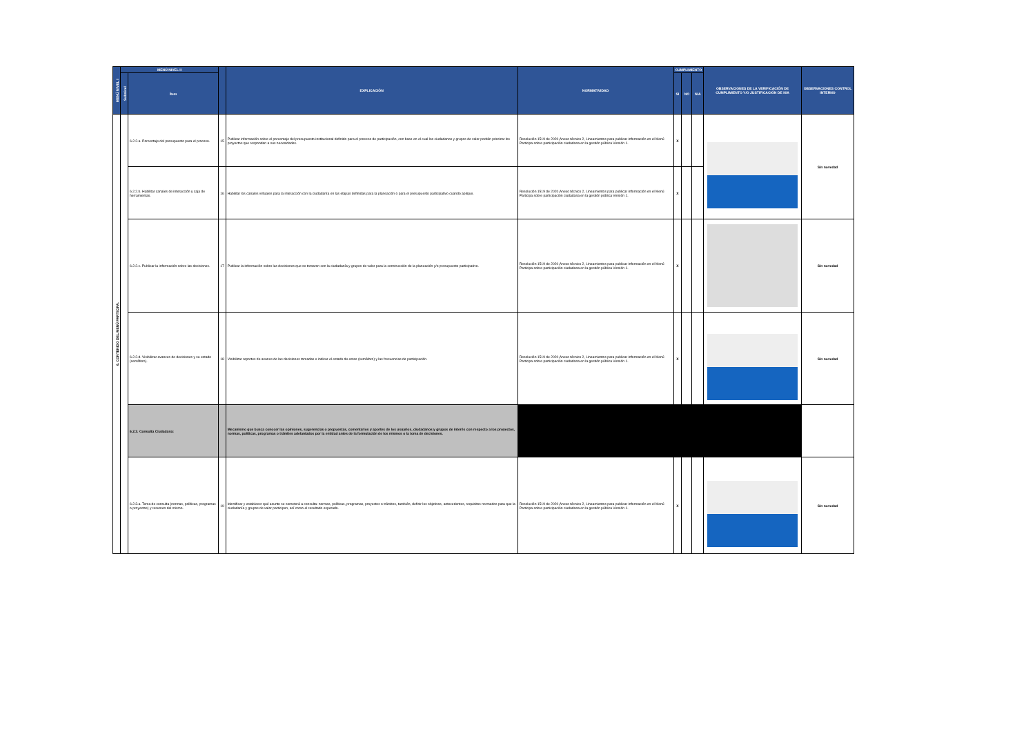| MENÚ NIVEL I | MENÚ NIVEL II | | | EXPLICACIÓN | NORMATIVIDAD | CUMPLIMIENTO | | | OBSERVACIONES DE LA VERIFICACIÓN DE CUMPLIMIENTO Y/O JUSTIFICACIÓN DE N/A | OBSERVACIONES CONTROL INTERNO |
| --- | --- | --- | --- | --- | --- | --- | --- | --- | --- | --- |
| | Subnivel | Ítem | | | | SI | NO | N/A | | |
| 6. CONTENIDO DEL MENÚ PARTICIPA. | | 6.2.2.a. Porcentaje del presupuesto para el proceso. | 15 | Publicar información sobre el porcentaje del presupuesto institucional definido para el proceso de participación, con base en el cual los ciudadanos y grupos de valor podrán priorizar los proyectos que respondan a sus necesidades. | Resolución 1519 de 2020,Anexo técnico 2, Lineamientos para publicar información en el Menú Participa sobre participación ciudadana en la gestión pública Versión 1. | X | | | | Sin novedad |
| | | 6.2.2.b. Habilitar canales de interacción y caja de herramientas. | 16 | Habilitar los canales virtuales para la interacción con la ciudadanía en las etapas definidas para la planeación o para el presupuesto participativo cuando aplique. | Resolución 1519 de 2020,Anexo técnico 2, Lineamientos para publicar información en el Menú Participa sobre participación ciudadana en la gestión pública Versión 1. | X | | | | |
| | | 6.2.2.c. Publicar la información sobre las decisiones. | 17 | Publicar la información sobre las decisiones que se tomaron con la ciudadanía y grupos de valor para la construcción de la planeación y/o presupuesto participativo. | Resolución 1519 de 2020,Anexo técnico 2, Lineamientos para publicar información en el Menú Participa sobre participación ciudadana en la gestión pública Versión 1. | X | | | | Sin novedad |
| | | 6.2.2.d. Visibilizar avances de decisiones y su estado (semáforo). | 18 | Visibilizar reportes de avance de las decisiones tomadas e indicar el estado de estas (semáforo) y las frecuencias de participación. | Resolución 1519 de 2020,Anexo técnico 2, Lineamientos para publicar información en el Menú Participa sobre participación ciudadana en la gestión pública Versión 1. | X | | | | Sin novedad |
| | | 6.2.3. Consulta Ciudadana: | | Mecanismo que busca conocer las opiniones, sugerencias o propuestas, comentarios y aportes de los usuarios, ciudadanos y grupos de interés con respecto a los proyectos, normas, políticas, programas o trámites adelantados por la entidad antes de la formulación de los mismos o la toma de decisiones. | | | | | | |
| | | 6.2.3.a. Tema de consulta (normas, políticas, programas o proyectos) y resumen del mismo. | 19 | Identificar y establecer qué asunto se someterá a consulta: normas, políticas, programas, proyectos o trámites, también, definir los objetivos, antecedentes, requisitos normados para que la ciudadanía y grupos de valor participen, así como el resultado esperado. | Resolución 1519 de 2020,Anexo técnico 2, Lineamientos para publicar información en el Menú Participa sobre participación ciudadana en la gestión pública Versión 1. | X | | | | Sin novedad |